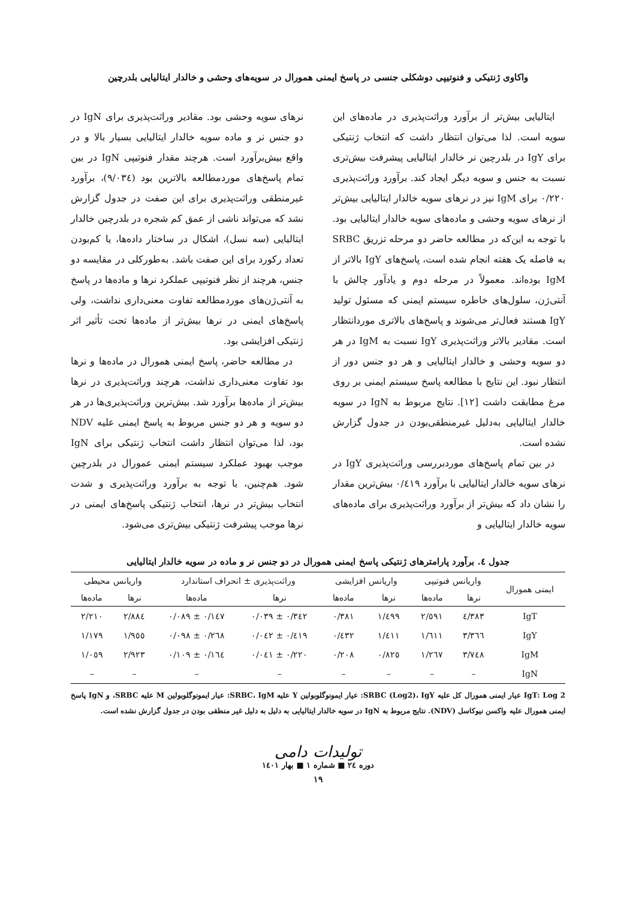واکاوی ژنتیکی و فنوتیپی دوشکلی جنسی در پاسخ ایمنی همورال در سویه‌های وحشی و خالدار ایتالیایی بلدرچین
ایتالیایی بیش‌تر از برآورد وراثت‌پذیری در ماده‌های این سویه است. لذا می‌توان انتظار داشت که انتخاب ژنتیکی برای IgY در بلدرچین نر خالدار ایتالیایی پیشرفت بیش‌تری نسبت به جنس و سویه دیگر ایجاد کند. برآورد وراثت‌پذیری ۰/۲۲۰ برای IgM نیز در نرهای سویه خالدار ایتالیایی بیش‌تر از نرهای سویه وحشی و ماده‌های سویه خالدار ایتالیایی بود. با توجه به این‌که در مطالعه حاضر دو مرحله تزریق SRBC به فاصله یک هفته انجام شده است، پاسخ‌های IgY بالاتر از IgM بوده‌اند. معمولاً در مرحله دوم و یادآور چالش با آنتی‌ژن، سلول‌های خاطره سیستم ایمنی که مسئول تولید IgY هستند فعال‌تر می‌شوند و پاسخ‌های بالاتری موردانتظار است. مقادیر بالاتر وراثت‌پذیری IgY نسبت به IgM در هر دو سویه وحشی و خالدار ایتالیایی و هر دو جنس دور از انتظار نبود. این نتایج با مطالعه پاسخ سیستم ایمنی بر روی مرغ مطابقت داشت [۱۲]. نتایج مربوط به IgN در سویه خالدار ایتالیایی به‌دلیل غیرمنطقی‌بودن در جدول گزارش نشده است.
در بین تمام پاسخ‌های موردبررسی وراثت‌پذیری IgY در نرهای سویه خالدار ایتالیایی با برآورد ۰/٤۱۹ بیش‌ترین مقدار را نشان داد که بیش‌تر از برآورد وراثت‌پذیری برای ماده‌های سویه خالدار ایتالیایی و
نرهای سویه وحشی بود. مقادیر وراثت‌پذیری برای IgN در دو جنس نر و ماده سویه خالدار ایتالیایی بسیار بالا و در واقع بیش‌برآورد است. هرچند مقدار فنوتیپی IgN در بین تمام پاسخ‌های موردمطالعه بالاترین بود (۹/۰۳٤)، برآورد غیرمنطقی وراثت‌پذیری برای این صفت در جدول گزارش نشد که می‌تواند ناشی از عمق کم شجره در بلدرچین خالدار ایتالیایی (سه نسل)، اشکال در ساختار داده‌ها، یا کم‌بودن تعداد رکورد برای این صفت باشد. به‌طورکلی در مقایسه دو جنس، هرچند از نظر فنوتیپی عملکرد نرها و ماده‌ها در پاسخ به آنتی‌ژن‌های موردمطالعه تفاوت معنی‌داری نداشت، ولی پاسخ‌های ایمنی در نرها بیش‌تر از ماده‌ها تحت تأثیر اثر ژنتیکی افزایشی بود.
در مطالعه حاضر، پاسخ ایمنی همورال در ماده‌ها و نرها بود تفاوت معنی‌داری نداشت، هرچند وراثت‌پذیری در نرها بیش‌تر از ماده‌ها برآورد شد. بیش‌ترین وراثت‌پذیری‌ها در هر دو سویه و هر دو جنس مربوط به پاسخ ایمنی علیه NDV بود، لذا می‌توان انتظار داشت انتخاب ژنتیکی برای IgN موجب بهبود عملکرد سیستم ایمنی عمورال در بلدرچین شود. هم‌چنین، با توجه به برآورد وراثت‌پذیری و شدت انتخاب بیش‌تر در نرها، انتخاب ژنتیکی پاسخ‌های ایمنی در نرها موجب پیشرفت ژنتیکی بیش‌تری می‌شود.
جدول ٤. برآورد پارامترهای ژنتیکی پاسخ ایمنی همورال در دو جنس نر و ماده در سویه خالدار ایتالیایی
| ایمنی همورال | واریانس فنوتیپی | | واریانس افزایشی | | وراثت‌پذیری ± انحراف استاندارد | | واریانس محیطی | |
| --- | --- | --- | --- | --- | --- | --- | --- | --- |
| | نرها | ماده‌ها | نرها | ماده‌ها | نرها | ماده‌ها | نرها | ماده‌ها |
| IgT | ٤/٣٨٣ | ٢/٥٩١ | ١/٤٩٩ | ٠/٣٨١ | ٠/٣٤٢ ± ٠/٠٣٩ | ٠/١٤٧ ± ٠/٠٨٩ | ٢/٨٨٤ | ٢/٢١٠ |
| IgY | ٣/٣٦٦ | ١/٦١١ | ١/٤١١ | ٠/٤٣٢ | ٠/٤١٩ ± ٠/٠٤٢ | ٠/٢٦٨ ± ٠/٠٩٨ | ١/٩٥٥ | ١/١٧٩ |
| IgM | ٣/٧٤٨ | ١/٢٦٧ | ٠/٨٢٥ | ٠/٢٠٨ | ٠/٢٢٠ ± ٠/٠٤١ | ٠/١٦٤ ± ٠/١٠٩ | ٢/٩٢٣ | ١/٠٥٩ |
| IgN | – | – | – | – | – | – | – | – |
IgT: Log 2 عیار ایمنی همورال کل علیه SRBC (Log2)، IgY: عیار ایمونوگلوبولین Y علیه SRBC، IgM: عیار ایمونوگلوبولین M علیه SRBC، و IgN پاسخ ایمنی همورال علیه واکسن نیوکاسل (NDV). نتایج مربوط به IgN در سویه خالدار ایتالیایی به دلیل به دلیل غیر منطقی بودن در جدول گزارش نشده است.
تولیدات دامی
دوره ٢٤ ■ شماره ١ ■ بهار ١٤٠١
١٩